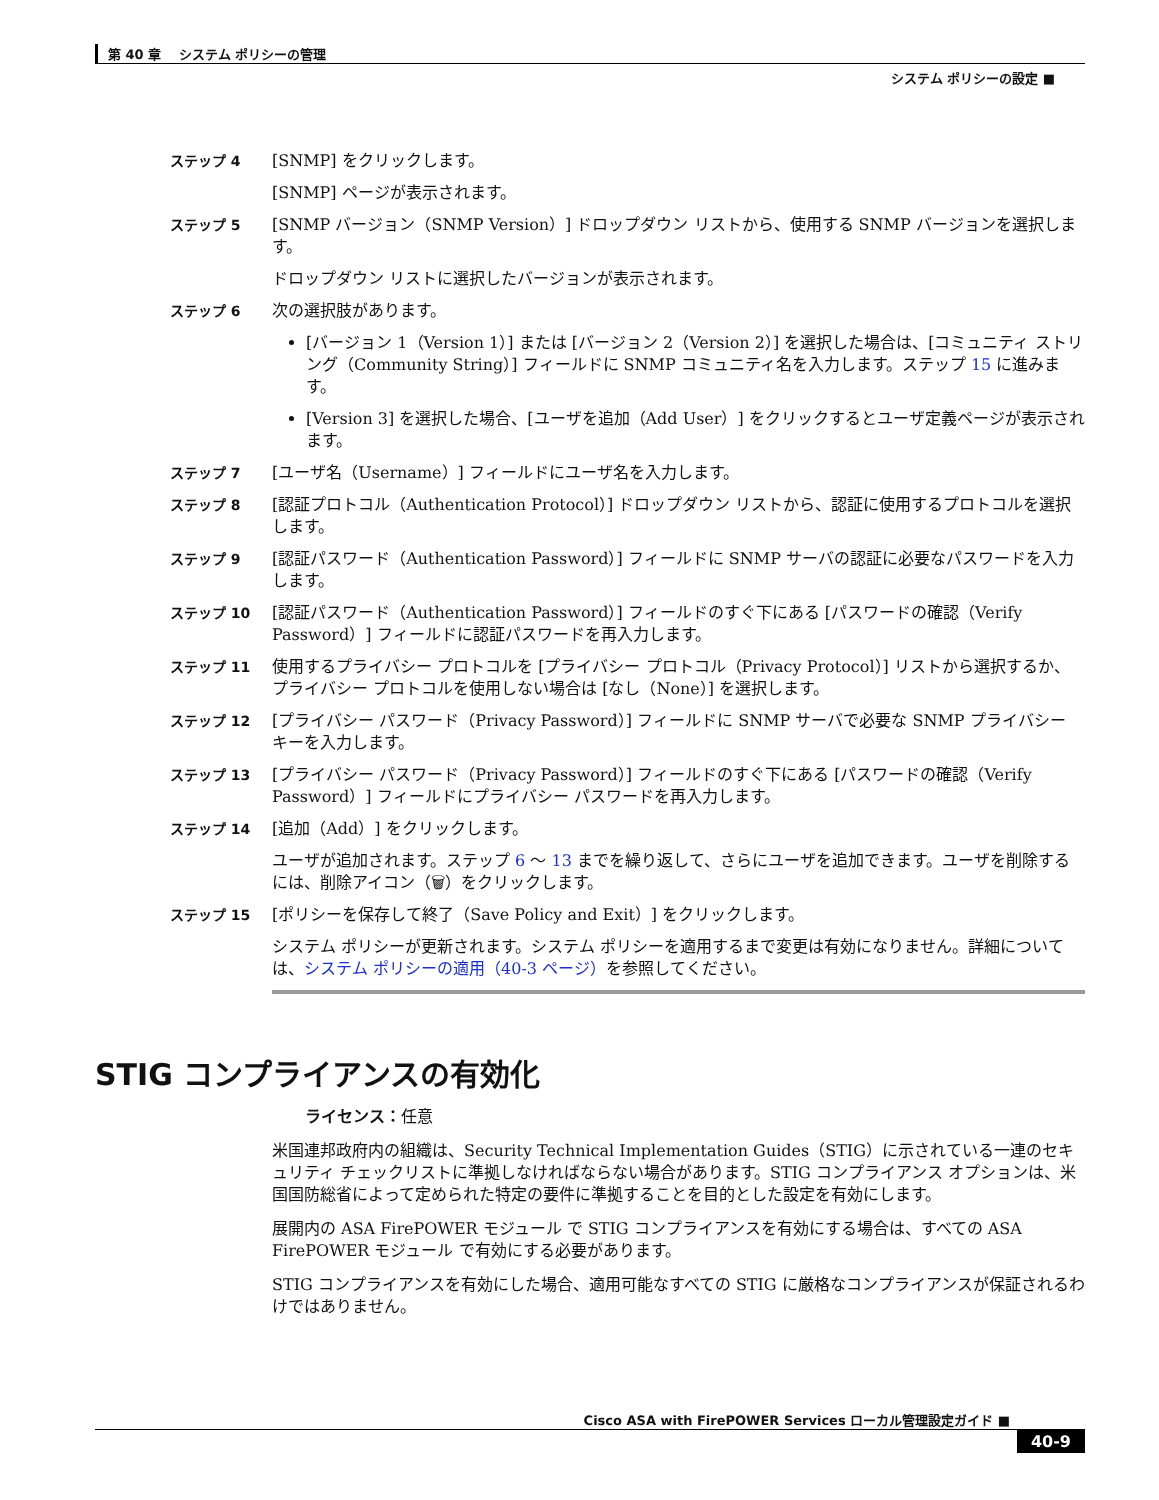第 40 章　 システム ポリシーの管理
システム ポリシーの設定 ■
ステップ 4 [SNMP] をクリックします。
[SNMP] ページが表示されます。
ステップ 5 [SNMP バージョン（SNMP Version）] ドロップダウン リストから、使用する SNMP バージョンを選択します。
ドロップダウン リストに選択したバージョンが表示されます。
ステップ 6 次の選択肢があります。
[バージョン 1（Version 1）] または [バージョン 2（Version 2）] を選択した場合は、[コミュニティ ストリング（Community String）] フィールドに SNMP コミュニティ名を入力します。ステップ 15 に進みます。
[Version 3] を選択した場合、[ユーザを追加（Add User）] をクリックするとユーザ定義ページが表示されます。
ステップ 7 [ユーザ名（Username）] フィールドにユーザ名を入力します。
ステップ 8 [認証プロトコル（Authentication Protocol）] ドロップダウン リストから、認証に使用するプロトコルを選択します。
ステップ 9 [認証パスワード（Authentication Password）] フィールドに SNMP サーバの認証に必要なパスワードを入力します。
ステップ 10 [認証パスワード（Authentication Password）] フィールドのすぐ下にある [パスワードの確認（Verify Password）] フィールドに認証パスワードを再入力します。
ステップ 11 使用するプライバシー プロトコルを [プライバシー プロトコル（Privacy Protocol）] リストから選択するか、プライバシー プロトコルを使用しない場合は [なし（None）] を選択します。
ステップ 12 [プライバシー パスワード（Privacy Password）] フィールドに SNMP サーバで必要な SNMP プライバシー キーを入力します。
ステップ 13 [プライバシー パスワード（Privacy Password）] フィールドのすぐ下にある [パスワードの確認（Verify Password）] フィールドにプライバシー パスワードを再入力します。
ステップ 14 [追加（Add）] をクリックします。
ユーザが追加されます。ステップ 6 ～ 13 までを繰り返して、さらにユーザを追加できます。ユーザを削除するには、削除アイコン（🗑）をクリックします。
ステップ 15 [ポリシーを保存して終了（Save Policy and Exit）] をクリックします。
システム ポリシーが更新されます。システム ポリシーを適用するまで変更は有効になりません。詳細については、システム ポリシーの適用（40-3 ページ）を参照してください。
STIG コンプライアンスの有効化
ライセンス：任意
米国連邦政府内の組織は、Security Technical Implementation Guides（STIG）に示されている一連のセキュリティ チェックリストに準拠しなければならない場合があります。STIG コンプライアンス オプションは、米国国防総省によって定められた特定の要件に準拠することを目的とした設定を有効にします。
展開内の ASA FirePOWER モジュール で STIG コンプライアンスを有効にする場合は、すべての ASA FirePOWER モジュール で有効にする必要があります。
STIG コンプライアンスを有効にした場合、適用可能なすべての STIG に厳格なコンプライアンスが保証されるわけではありません。
Cisco ASA with FirePOWER Services ローカル管理設定ガイド ■
40-9